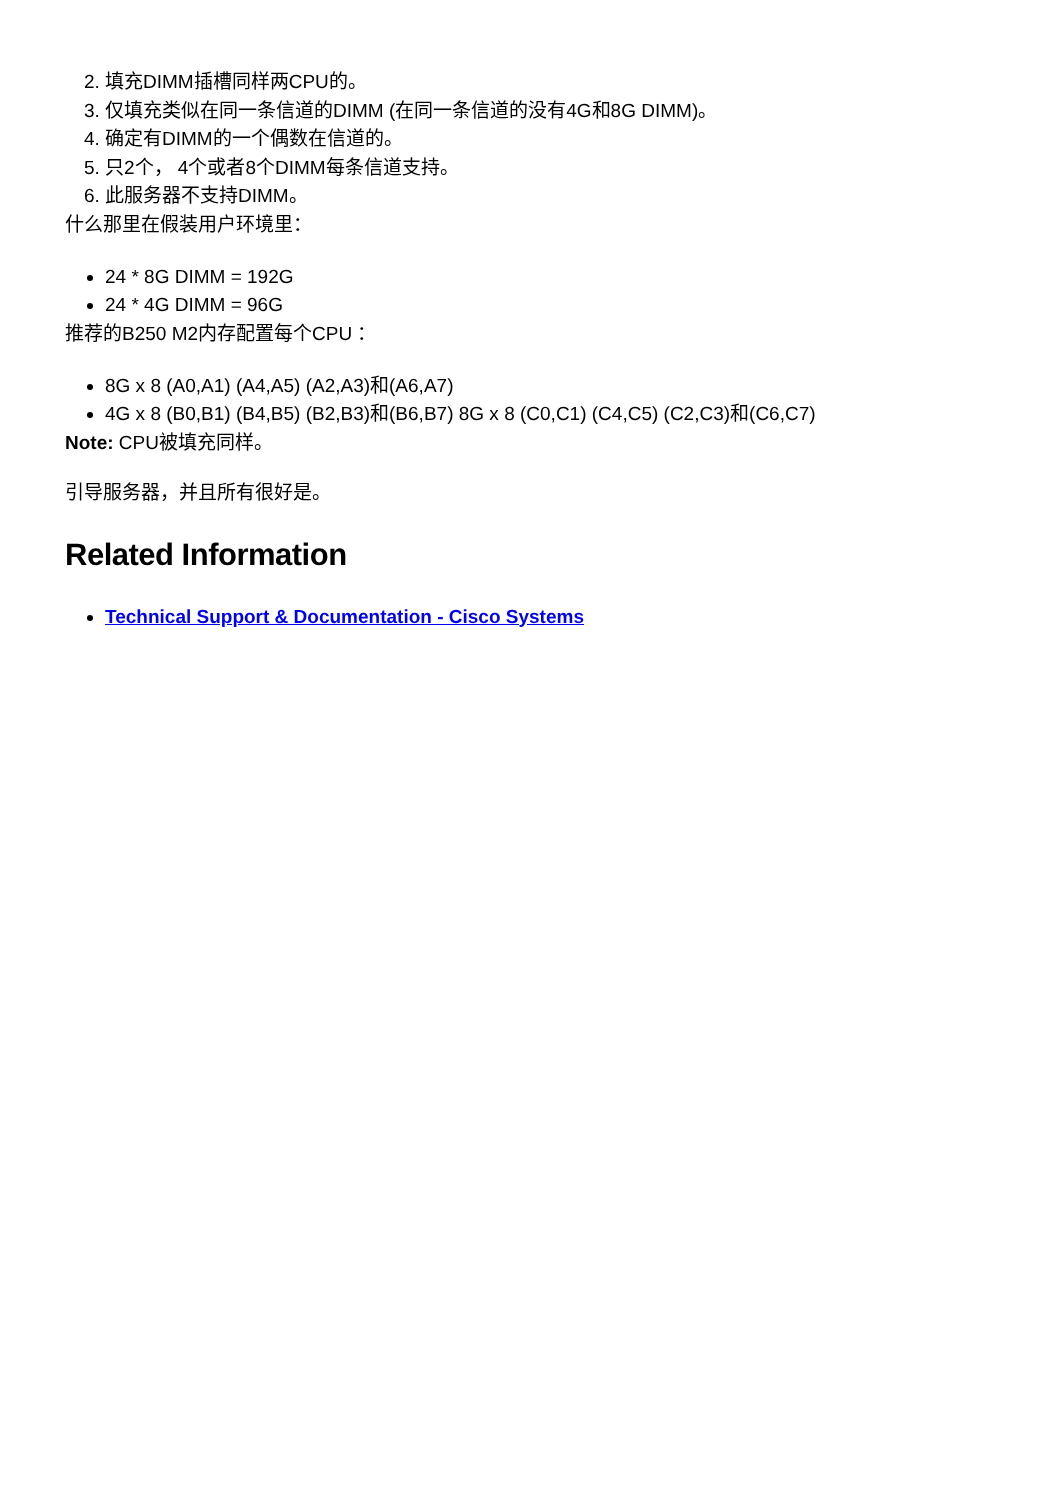2. 填充DIMM插槽同样两CPU的。
3. 仅填充类似在同一条信道的DIMM (在同一条信道的没有4G和8G DIMM)。
4. 确定有DIMM的一个偶数在信道的。
5. 只2个， 4个或者8个DIMM每条信道支持。
6. 此服务器不支持DIMM。
什么那里在假装用户环境里：
24 * 8G DIMM = 192G
24 * 4G DIMM = 96G
推荐的B250 M2内存配置每个CPU ：
8G x 8 (A0,A1) (A4,A5) (A2,A3)和(A6,A7)
4G x 8 (B0,B1) (B4,B5) (B2,B3)和(B6,B7) 8G x 8 (C0,C1) (C4,C5) (C2,C3)和(C6,C7)
Note: CPU被填充同样。
引导服务器，并且所有很好是。
Related Information
Technical Support & Documentation - Cisco Systems